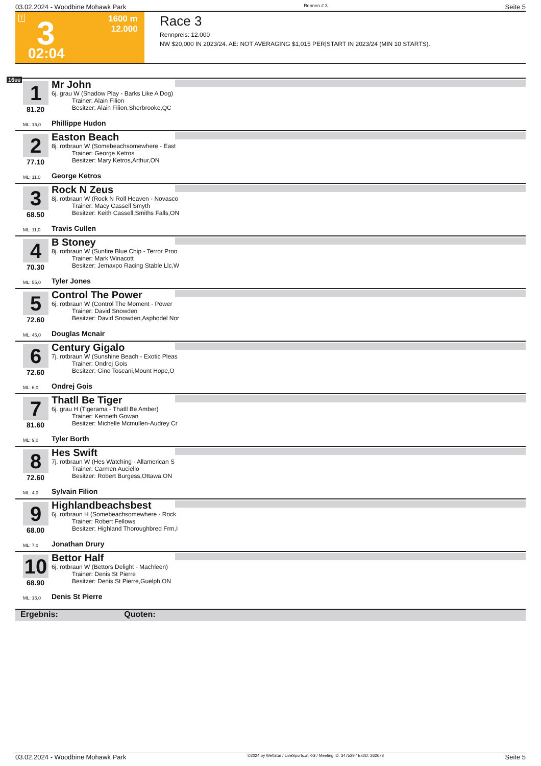03.02.2024 - Woodbine Mohawk Park Rennen # 3 Seite 5
T 3 1600 m
12.000
02:04
Race 3
Rennpreis: 12.000
NW $20,000 IN 2023/24. AE: NOT AVERAGING $1,015 PER|START IN 2023/24 (MIN 10 STARTS).
1600
1
81.20
Mr John
6j. grau W (Shadow Play - Barks Like A Dog)
Trainer: Alain Filion
Besitzer: Alain Filion,Sherbrooke,QC
ML: 16,0 Phillippe Hudon
2
77.10
Easton Beach
8j. rotbraun W (Somebeachsomewhere - East
Trainer: George Ketros
Besitzer: Mary Ketros,Arthur,ON
ML: 11,0 George Ketros
3
68.50
Rock N Zeus
8j. rotbraun W (Rock N Roll Heaven - Novasco
Trainer: Macy Cassell Smyth
Besitzer: Keith Cassell,Smiths Falls,ON
ML: 11,0 Travis Cullen
4
70.30
B Stoney
8j. rotbraun W (Sunfire Blue Chip - Terror Proo
Trainer: Mark Winacott
Besitzer: Jemaxpo Racing Stable Llc,W
ML: 55,0 Tyler Jones
5
72.60
Control The Power
6j. rotbraun W (Control The Moment - Power
Trainer: David Snowden
Besitzer: David Snowden,Asphodel Nor
ML: 45,0 Douglas Mcnair
6
72.60
Century Gigalo
7j. rotbraun W (Sunshine Beach - Exotic Pleas
Trainer: Ondrej Gois
Besitzer: Gino Toscani,Mount Hope,O
ML: 6,0 Ondrej Gois
7
81.60
Thatll Be Tiger
6j. grau H (Tigerama - Thatll Be Amber)
Trainer: Kenneth Gowan
Besitzer: Michelle Mcmullen-Audrey Cr
ML: 9,0 Tyler Borth
8
72.60
Hes Swift
7j. rotbraun W (Hes Watching - Allamerican S
Trainer: Carmen Auciello
Besitzer: Robert Burgess,Ottawa,ON
ML: 4,0 Sylvain Filion
9
68.00
Highlandbeachsbest
6j. rotbraun H (Somebeachsomewhere - Rock
Trainer: Robert Fellows
Besitzer: Highland Thoroughbred Frm,I
ML: 7,0 Jonathan Drury
10
68.90
Bettor Half
6j. rotbraun W (Bettors Delight - Machleen)
Trainer: Denis St Pierre
Besitzer: Denis St Pierre,Guelph,ON
ML: 16,0 Denis St Pierre
Ergebnis: Quoten:
03.02.2024 - Woodbine Mohawk Park ©2024 by Wettstar / LiveSports.at KG / Meeting ID: 347529 / ExtID: 262678 Seite 5